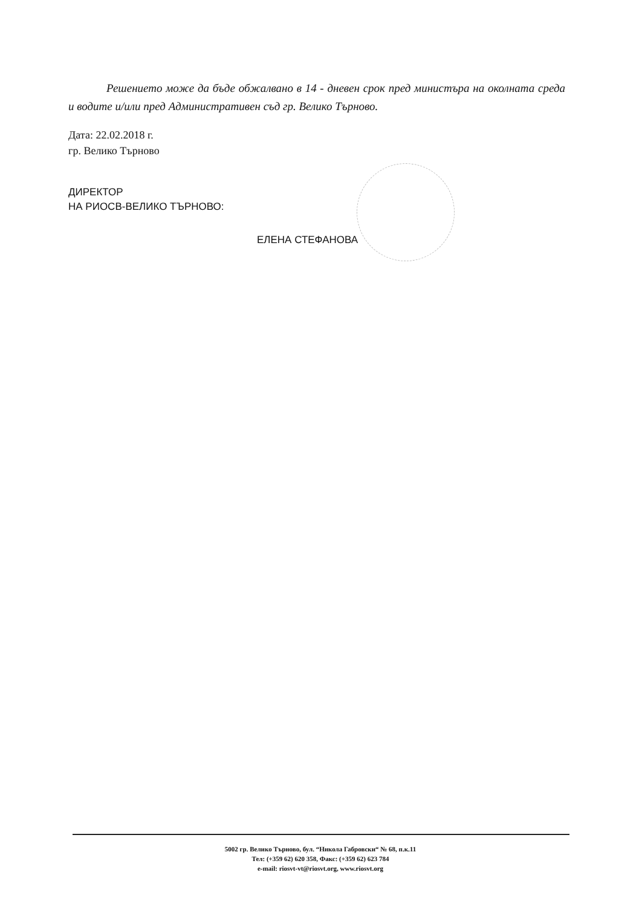Решението може да бъде обжалвано в 14 - дневен срок пред министъра на околната среда и водите и/или пред Административен съд гр. Велико Търново.
Дата: 22.02.2018 г.
гр. Велико Търново
ДИРЕКТОР
НА РИОСВ-ВЕЛИКО ТЪРНОВО:
ЕЛЕНА СТЕФАНОВА
5002 гр. Велико Търново, бул. “Никола Габровски“ № 68, п.к.11
Тел: (+359 62) 620 358, Факс: (+359 62) 623 784
e-mail: riosvt-vt@riosvt.org, www.riosvt.org